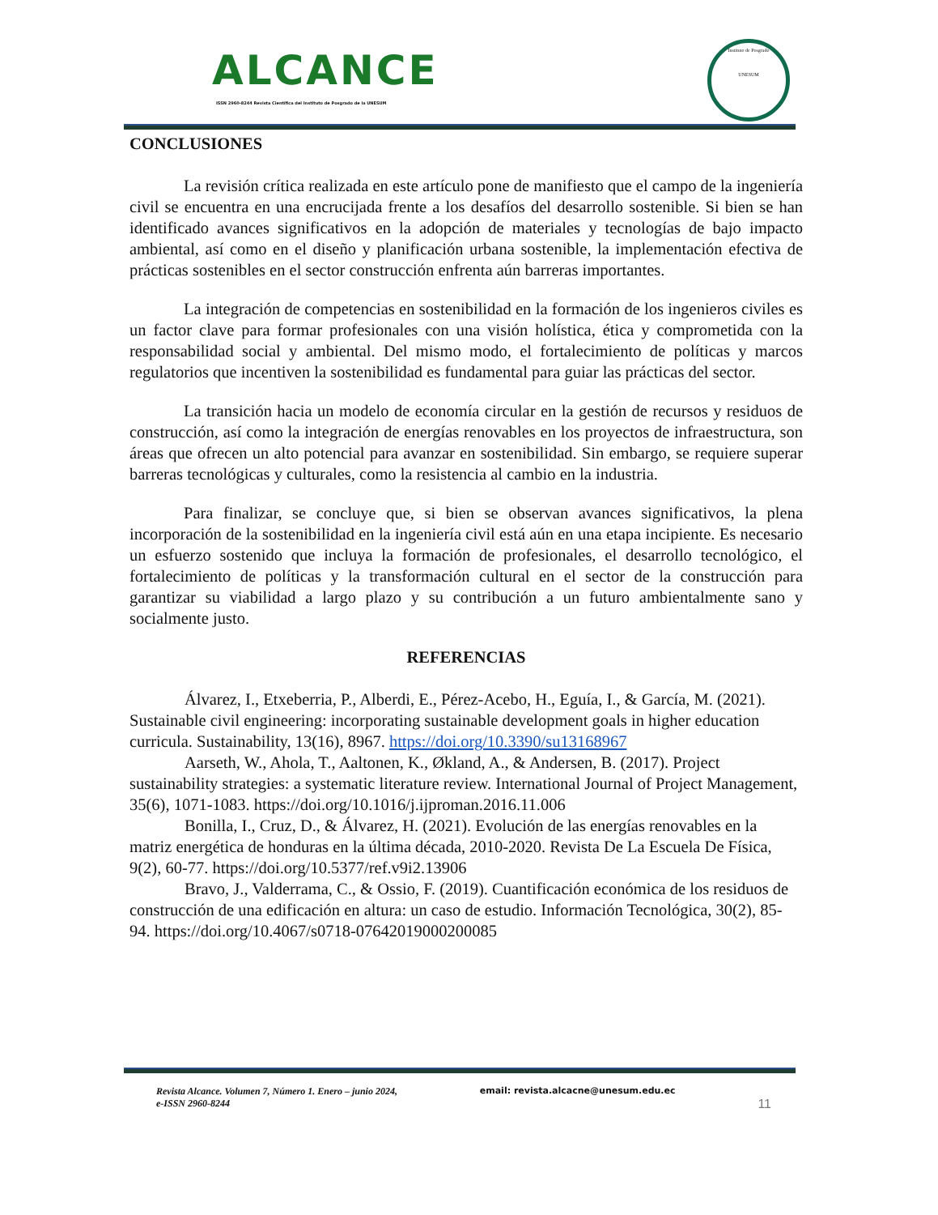ALCANCE
ISSN 2960-8244 Revista Científica del Instituto de Posgrado de la UNESUM
Instituto de Posgrado
UNESUM
CONCLUSIONES
La revisión crítica realizada en este artículo pone de manifiesto que el campo de la ingeniería civil se encuentra en una encrucijada frente a los desafíos del desarrollo sostenible. Si bien se han identificado avances significativos en la adopción de materiales y tecnologías de bajo impacto ambiental, así como en el diseño y planificación urbana sostenible, la implementación efectiva de prácticas sostenibles en el sector construcción enfrenta aún barreras importantes.
La integración de competencias en sostenibilidad en la formación de los ingenieros civiles es un factor clave para formar profesionales con una visión holística, ética y comprometida con la responsabilidad social y ambiental. Del mismo modo, el fortalecimiento de políticas y marcos regulatorios que incentiven la sostenibilidad es fundamental para guiar las prácticas del sector.
La transición hacia un modelo de economía circular en la gestión de recursos y residuos de construcción, así como la integración de energías renovables en los proyectos de infraestructura, son áreas que ofrecen un alto potencial para avanzar en sostenibilidad. Sin embargo, se requiere superar barreras tecnológicas y culturales, como la resistencia al cambio en la industria.
Para finalizar, se concluye que, si bien se observan avances significativos, la plena incorporación de la sostenibilidad en la ingeniería civil está aún en una etapa incipiente. Es necesario un esfuerzo sostenido que incluya la formación de profesionales, el desarrollo tecnológico, el fortalecimiento de políticas y la transformación cultural en el sector de la construcción para garantizar su viabilidad a largo plazo y su contribución a un futuro ambientalmente sano y socialmente justo.
REFERENCIAS
Álvarez, I., Etxeberria, P., Alberdi, E., Pérez-Acebo, H., Eguía, I., & García, M. (2021). Sustainable civil engineering: incorporating sustainable development goals in higher education curricula. Sustainability, 13(16), 8967. https://doi.org/10.3390/su13168967
Aarseth, W., Ahola, T., Aaltonen, K., Økland, A., & Andersen, B. (2017). Project sustainability strategies: a systematic literature review. International Journal of Project Management, 35(6), 1071-1083. https://doi.org/10.1016/j.ijproman.2016.11.006
Bonilla, I., Cruz, D., & Álvarez, H. (2021). Evolución de las energías renovables en la matriz energética de honduras en la última década, 2010-2020. Revista De La Escuela De Física, 9(2), 60-77. https://doi.org/10.5377/ref.v9i2.13906
Bravo, J., Valderrama, C., & Ossio, F. (2019). Cuantificación económica de los residuos de construcción de una edificación en altura: un caso de estudio. Información Tecnológica, 30(2), 85-94. https://doi.org/10.4067/s0718-07642019000200085
Revista Alcance. Volumen 7, Número 1. Enero – junio 2024,
e-ISSN 2960-8244 email: revista.alcacne@unesum.edu.ec 11